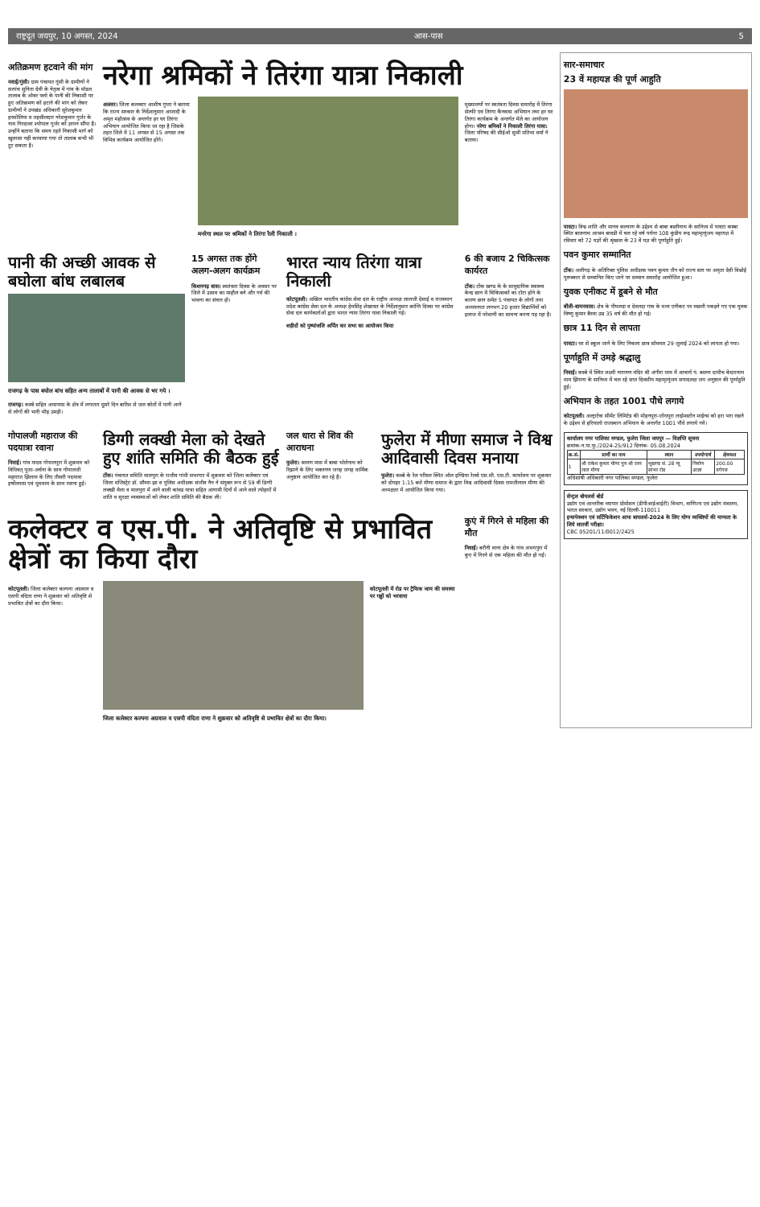राष्ट्रदूत जयपुर, 10 अगस्त, 2024 आस-पास 5
अतिक्रमण हटवाने की मांग
नवाई/गुंसी। ग्राम पंचायत गुंसी के ग्रामीणों ने सरपंच सुनिता देवी के नेतृत्व में गांव के मॉडल तालाब के ओवर फ्लो के पानी की निकासी पर हुए अतिक्रमण को हटाने की मांग को लेकर ग्रामीणों ने उपखंड अधिकारी सुरेशकुमार हरसोलिया व तहसीलदार नरेशकुमार गुर्जर के नाम गिरदावर श्योपाल गुर्जर को ज्ञापन सौंपा है। उन्होंने बताया कि समय रहते निकासी मार्ग को खुलासा नहीं करवाया गया तो तालाब कभी भी टूट सकता है।
नरेगा श्रमिकों ने तिरंगा यात्रा निकाली
अलवर। जिला कलक्टर आशीष गुप्ता ने बताया कि राज्य सरकार के निर्देशानुसार आजादी के अमृत महोत्सव के अन्तर्गत हर घर तिरंगा अभियान आयोजित किया जा रहा है जिसके तहत जिले में 11 अगस्त से 15 अगस्त तक विभिन्न कार्यक्रम आयोजित होंगे।
मनरेगा स्थल पर श्रमिकों ने तिरंगा रैली निकाली ।
मुख्यालयों पर स्वतंत्रता दिवस समारोह में तिरंगा सेल्फी एवं तिरंगा कैनवास अभियान तथा हर घर तिरंगा कार्यक्रम के अन्तर्गत मेले का आयोजन होगा। नरेगा श्रमिकों ने निकाली तिरंगा यात्रा: जिला परिषद की सीईओ सुश्री प्रतिभा वर्मा ने बताया।
पानी की अच्छी आवक से बघोला बांध लबालब
राजगढ़ के पास बघोल बांध सहित अन्य तालाबों में पानी की आवक से भर गये ।
राजगढ़। कस्बे सहित आसपास के क्षेत्र में लगातार दूसरे दिन बारिश से जल स्रोतों में पानी आने से लोगों की भारी भीड़ उमड़ी।
15 अगस्त तक होंगे अलग-अलग कार्यक्रम
किशनगढ़ बास। स्वतंत्रता दिवस के अवसर पर जिले में उत्सव का माहौल बने और गर्व की भावना का संचार हो।
भारत न्याय तिरंगा यात्रा निकाली
कोटपूतली। अखिल भारतीय कांग्रेस सेवा दल के राष्ट्रीय अध्यक्ष लालजी देसाई व राजस्थान प्रदेश कांग्रेस सेवा दल के अध्यक्ष हेमसिंह शेखावत के निर्देशानुसार क्रांन्ति दिवस पर कांग्रेस सेवा दल कार्यकर्ताओं द्वारा भारत न्याय तिरंगा यात्रा निकाली गई।
शहीदों को पुष्पांजलि अर्पित कर सभा का आयोजन किया
6 की बजाय 2 चिकित्सक कार्यरत
टोंक। टोंक खण्ड के के सामुदायिक स्वास्थ्य केन्द्र छान में चिकित्सकों का टोटा होने के कारण छान समेत 5 पंचायत के लोगों तथा अध्ययनरत लगभग 20 हजार विद्यार्थियों को इलाज में परेशानी का सामना करना पड़ रहा है।
गोपालजी महाराज की पदयात्रा रवाना
निवाई। गांव यादव गोपालपुरा में शुक्रवार को विधिवत् पूजा-अर्चना के साथ गोपालजी महाराज झिलाय के लिए तीसरी पदयात्रा हर्षोल्लास एवं धूमधाम के साथ रवाना हुई।
डिग्गी लक्खी मेला को देखते हुए शांति समिति की बैठक हुई
टोंक। पंचायत समिति मालपुरा के राजीव गांधी सभागार में शुक्रवार को जिला कलेक्टर एवं जिला मजिस्ट्रेट डॉ. सौम्या झा व पुलिस अधीक्षक संजीव नैन ने संयुक्त रूप से 59 वीं डिग्गी लक्खी मेला व मालपुरा में आने वाली कांवड यात्रा सहित आगामी दिनों में आने वाले त्योहारों में शांति व सुरक्षा व्यवस्थाओं को लेकर शांति समिति की बैठक ली।
जल धारा से शिव की आराधना
फुलेरा। श्रावण मास में बाबा भोलेनाथ को रिझाने के लिए भक्तगण जगह जगह धार्मिक अनुष्ठान आयोजित कर रहे है।
फुलेरा में मीणा समाज ने विश्व आदिवासी दिवस मनाया
फुलेरा। कस्बे के रेल परिसर स्थित ऑल इण्डिया रेलवे एस.सी. एस.टी. कार्यालय पर शुक्रवार को दोपहर 1:15 बजे मीणा समाज के द्वारा विश्व आदिवासी दिवस रामजीलाल मीणा की अध्यक्षता में आयोजित किया गया।
कलेक्टर व एस.पी. ने अतिवृष्टि से प्रभावित क्षेत्रों का किया दौरा
कोटपूतली। जिला कलेक्टर कल्पना अग्रवाल व एसपी वंदिता राणा ने शुक्रवार को अतिवृष्टि से प्रभावित क्षेत्रों का दौरा किया।
जिला कलेक्टर कल्पना अग्रवाल व एसपी वंदिता राणा ने शुक्रवार को अतिवृष्टि से प्रभावित क्षेत्रों का दौरा किया।
कोटपूतली में रोड पर ट्रैफिक जाम की समस्या पर गढ्ढों को भरवाया
कुएं में गिरने से महिला की मौत
निवाई। बरौनी थाना क्षेत्र के गांव अभयपुरा में कुए में गिरने से एक महिला की मौत हो गई।
सार-समाचार
23 वें महायज्ञ की पूर्ण आहुति
पावटा। विश्व शांति और मानव कल्याण के उद्देश्य से बाबा बस्तीनाथ के सानिध्य में पावटा कस्बा स्थित बालनाथ आश्रम बावडी में चल रहे वर्ष पर्यन्त 108 कुंडीय रूद्र महामृत्युंजय महायज्ञ में रविवार को 72 यज्ञों की श्रृंखला के 23 वें यज्ञ की पूर्णाहुति हुई।
पवन कुमार सम्मानित
टोंक। अलीगढ़ के अतिरिक्त पुलिस अधीक्षक पवन कुमार जैन को राज्य स्तर पर अमृता देवी विश्नोई पुरूस्कार से सम्मानित किए जाने पर सम्मान समारोह आयोजित हुआ।
युवक एनीकट में डूबने से मौत
बौंली-बामनवास। क्षेत्र के पीपलदा व देवलदा गांव के मध्य एनीकट पर मछली पकड़ने गए एक युवक विष्णु कुमार बैरवा उम्र 35 वर्ष की मौत हो गई।
छात्र 11 दिन से लापता
पावटा। घर से स्कूल जाने के लिए निकला छात्र सोमवार 29 जुलाई 2024 को लापता हो गया।
पूर्णाहुति में उमड़े श्रद्धालु
निवाई। कस्बे में स्थित लक्ष्मी नारायण मंदिर श्री अंगीरा धाम में आचार्य पं. बसन्त दाधीच केदारनाथ धाम झिराना के सानिध्य में चल रहे सप्त दिवसीय महामृत्युंजय सपादलक्ष जप अनुष्ठान की पूर्णाहुति हुई।
अभियान के तहत 1001 पौधे लगाये
कोटपूतली। अल्ट्राटेक सीमेंट लिमिटेड की मोहनपुरा-जोधपुरा लाईमस्टोन माईन्स को हरा भरा रखने के उद्देश्य से हरियालो राजस्थान अभियान के अन्तर्गत 1001 पौधे लगाये गये।
कार्यालय नगर पालिका मण्डल, फुलेरा जिला जयपुर — विज्ञप्ति सूचना
क्रमांक-न.पा.फु./2024-25/912 दिनांक- 05.08.2024
| क्र.सं. | प्रार्थी का नाम | स्थान | उपयोगार्थ | क्षेत्रफल |
| --- | --- | --- | --- | --- |
| 1 | श्री राकेश कुमार मीणा पुत्र श्री रतन लाल मीणा | भूखण्ड सं. 28 न्यू सांभर रोड | निर्माण आज्ञा | 200.00 वर्गगज |
अधिशाषी अधिकारी नगर पालिका मण्डल, फुलेरा
सेन्ट्रल बोयलर्स बोर्ड
उद्योग एवं आन्तरिक व्यापार प्रोमोशन (डीपीआईआईटी) विभाग, वाणिज्य एवं उद्योग मंत्रालय, भारत सरकार, उद्योग भवन, नई दिल्ली-110011
इन्सपेक्शन एवं सर्टिफिकेशन आफ बायलर्स-2024 के लिए योग्य व्यक्तियों की मान्यता के लिये सातवीं परीक्षा।
CBC 05201/11/0012/2425